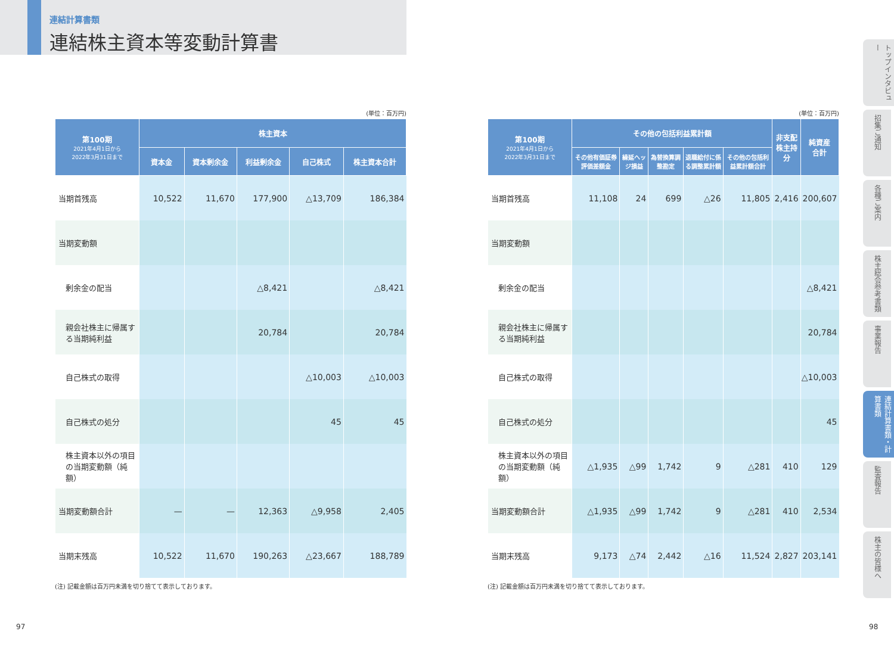連結計算書類
連結株主資本等変動計算書
(単位：百万円)
| 第100期 2021年4月1日から 2022年3月31日まで | 株主資本 | | | | |
| --- | --- | --- | --- | --- | --- |
| | 資本金 | 資本剰余金 | 利益剰余金 | 自己株式 | 株主資本合計 |
| 当期首残高 | 10,522 | 11,670 | 177,900 | △13,709 | 186,384 |
| 当期変動額 | | | | | |
| 剰余金の配当 | | | △8,421 | | △8,421 |
| 親会社株主に帰属する当期純利益 | | | 20,784 | | 20,784 |
| 自己株式の取得 | | | | △10,003 | △10,003 |
| 自己株式の処分 | | | | 45 | 45 |
| 株主資本以外の項目の当期変動額（純額） | | | | | |
| 当期変動額合計 | — | — | 12,363 | △9,958 | 2,405 |
| 当期末残高 | 10,522 | 11,670 | 190,263 | △23,667 | 188,789 |
(注) 記載金額は百万円未満を切り捨てて表示しております。
(単位：百万円)
| 第100期 2021年4月1日から 2022年3月31日まで | その他の包括利益累計額 | | | | | 非支配 株主持分 | 純資産 合計 |
| --- | --- | --- | --- | --- | --- | --- | --- |
| | その他有価証券評価差額金 | 繰延ヘッジ損益 | 為替換算調整勘定 | 退職給付に係る調整累計額 | その他の包括利益累計額合計 | | |
| 当期首残高 | 11,108 | 24 | 699 | △26 | 11,805 | 2,416 | 200,607 |
| 当期変動額 | | | | | | | |
| 剰余金の配当 | | | | | | | △8,421 |
| 親会社株主に帰属する当期純利益 | | | | | | | 20,784 |
| 自己株式の取得 | | | | | | | △10,003 |
| 自己株式の処分 | | | | | | | 45 |
| 株主資本以外の項目の当期変動額（純額） | △1,935 | △99 | 1,742 | 9 | △281 | 410 | 129 |
| 当期変動額合計 | △1,935 | △99 | 1,742 | 9 | △281 | 410 | 2,534 |
| 当期末残高 | 9,173 | △74 | 2,442 | △16 | 11,524 | 2,827 | 203,141 |
(注) 記載金額は百万円未満を切り捨てて表示しております。
トップインタビュー
招集ご通知
各種ご案内
株主総会参考書類
事業報告
連結計算書類・計算書類
監査報告
株主の皆様へ
97 98